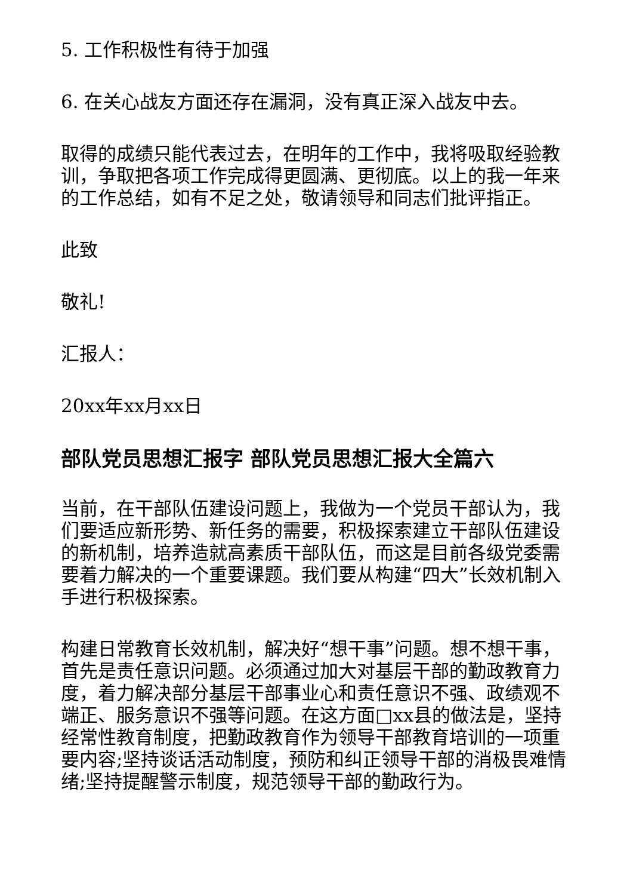5. 工作积极性有待于加强
6. 在关心战友方面还存在漏洞，没有真正深入战友中去。
取得的成绩只能代表过去，在明年的工作中，我将吸取经验教训，争取把各项工作完成得更圆满、更彻底。以上的我一年来的工作总结，如有不足之处，敬请领导和同志们批评指正。
此致
敬礼!
汇报人：
20xx年xx月xx日
部队党员思想汇报字 部队党员思想汇报大全篇六
当前，在干部队伍建设问题上，我做为一个党员干部认为，我们要适应新形势、新任务的需要，积极探索建立干部队伍建设的新机制，培养造就高素质干部队伍，而这是目前各级党委需要着力解决的一个重要课题。我们要从构建“四大”长效机制入手进行积极探索。
构建日常教育长效机制，解决好“想干事”问题。想不想干事，首先是责任意识问题。必须通过加大对基层干部的勤政教育力度，着力解决部分基层干部事业心和责任意识不强、政绩观不端正、服务意识不强等问题。在这方面□xx县的做法是，坚持经常性教育制度，把勤政教育作为领导干部教育培训的一项重要内容;坚持谈话活动制度，预防和纠正领导干部的消极畏难情绪;坚持提醒警示制度，规范领导干部的勤政行为。